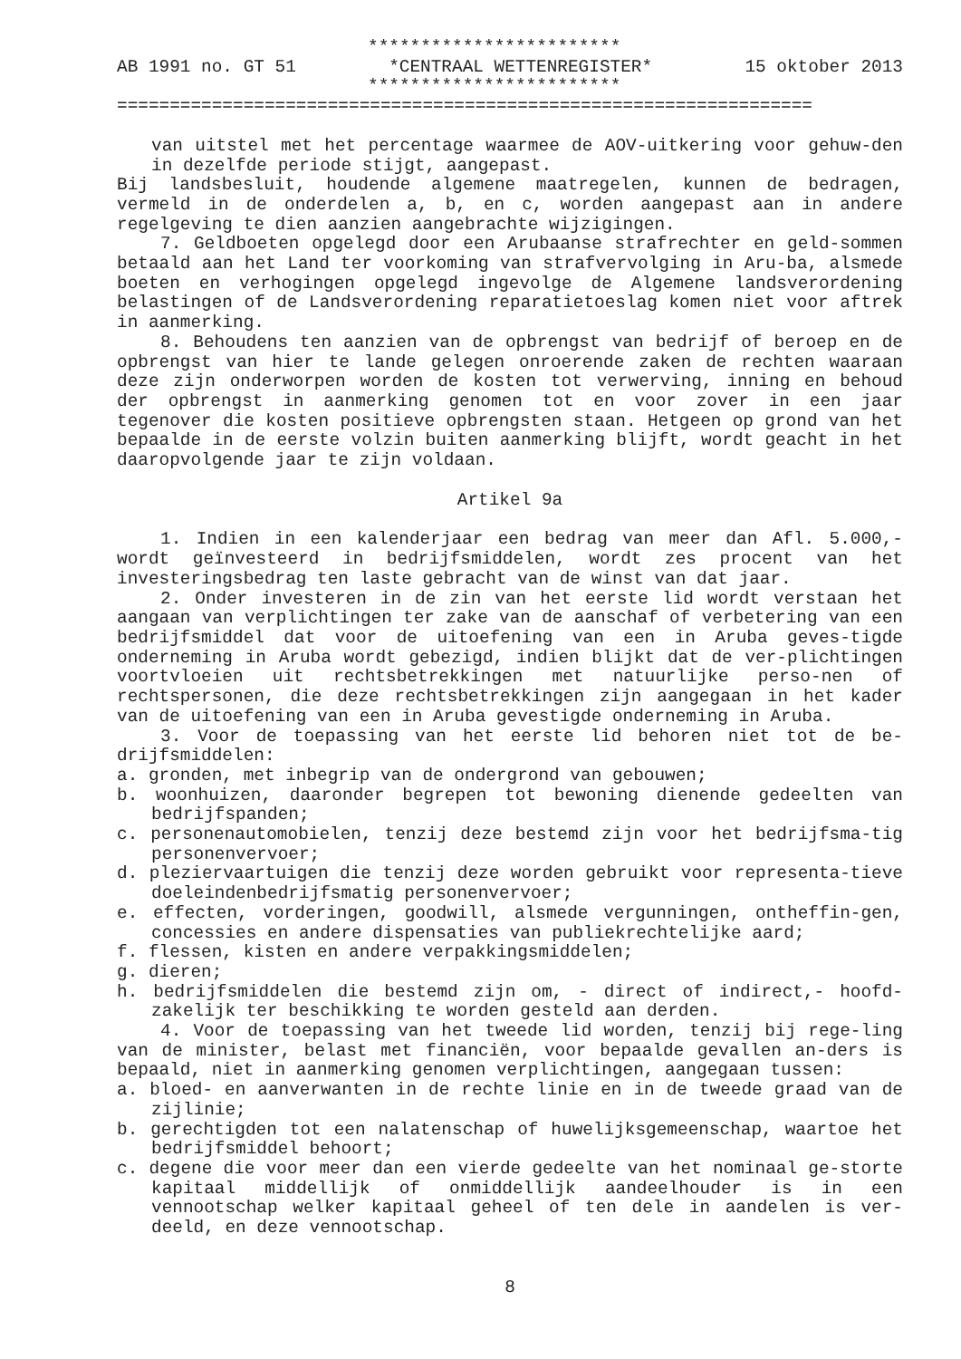************************
AB 1991 no. GT 51 *CENTRAAL WETTENREGISTER* 15 oktober 2013
************************
==================================================================
van uitstel met het percentage waarmee de AOV-uitkering voor gehuw-den in dezelfde periode stijgt, aangepast.
Bij landsbesluit, houdende algemene maatregelen, kunnen de bedragen, vermeld in de onderdelen a, b, en c, worden aangepast aan in andere regelgeving te dien aanzien aangebrachte wijzigingen.
7. Geldboeten opgelegd door een Arubaanse strafrechter en geld-sommen betaald aan het Land ter voorkoming van strafvervolging in Aru-ba, alsmede boeten en verhogingen opgelegd ingevolge de Algemene landsverordening belastingen of de Landsverordening reparatietoeslag komen niet voor aftrek in aanmerking.
8. Behoudens ten aanzien van de opbrengst van bedrijf of beroep en de opbrengst van hier te lande gelegen onroerende zaken de rechten waaraan deze zijn onderworpen worden de kosten tot verwerving, inning en behoud der opbrengst in aanmerking genomen tot en voor zover in een jaar tegenover die kosten positieve opbrengsten staan. Hetgeen op grond van het bepaalde in de eerste volzin buiten aanmerking blijft, wordt geacht in het daaropvolgende jaar te zijn voldaan.
Artikel 9a
1. Indien in een kalenderjaar een bedrag van meer dan Afl. 5.000,- wordt geïnvesteerd in bedrijfsmiddelen, wordt zes procent van het investeringsbedrag ten laste gebracht van de winst van dat jaar.
2. Onder investeren in de zin van het eerste lid wordt verstaan het aangaan van verplichtingen ter zake van de aanschaf of verbetering van een bedrijfsmiddel dat voor de uitoefening van een in Aruba geves-tigde onderneming in Aruba wordt gebezigd, indien blijkt dat de ver-plichtingen voortvloeien uit rechtsbetrekkingen met natuurlijke perso-nen of rechtspersonen, die deze rechtsbetrekkingen zijn aangegaan in het kader van de uitoefening van een in Aruba gevestigde onderneming in Aruba.
3. Voor de toepassing van het eerste lid behoren niet tot de be-drijfsmiddelen:
a. gronden, met inbegrip van de ondergrond van gebouwen;
b. woonhuizen, daaronder begrepen tot bewoning dienende gedeelten van bedrijfspanden;
c. personenautomobielen, tenzij deze bestemd zijn voor het bedrijfsma-tig personenvervoer;
d. pleziervaartuigen die tenzij deze worden gebruikt voor representa-tieve doeleindenbedrijfsmatig personenvervoer;
e. effecten, vorderingen, goodwill, alsmede vergunningen, ontheffin-gen, concessies en andere dispensaties van publiekrechtelijke aard;
f. flessen, kisten en andere verpakkingsmiddelen;
g. dieren;
h. bedrijfsmiddelen die bestemd zijn om, - direct of indirect,- hoofd-zakelijk ter beschikking te worden gesteld aan derden.
4. Voor de toepassing van het tweede lid worden, tenzij bij rege-ling van de minister, belast met financiën, voor bepaalde gevallen an-ders is bepaald, niet in aanmerking genomen verplichtingen, aangegaan tussen:
a. bloed- en aanverwanten in de rechte linie en in de tweede graad van de zijlinie;
b. gerechtigden tot een nalatenschap of huwelijksgemeenschap, waartoe het bedrijfsmiddel behoort;
c. degene die voor meer dan een vierde gedeelte van het nominaal ge-storte kapitaal middellijk of onmiddellijk aandeelhouder is in een vennootschap welker kapitaal geheel of ten dele in aandelen is ver-deeld, en deze vennootschap.
8